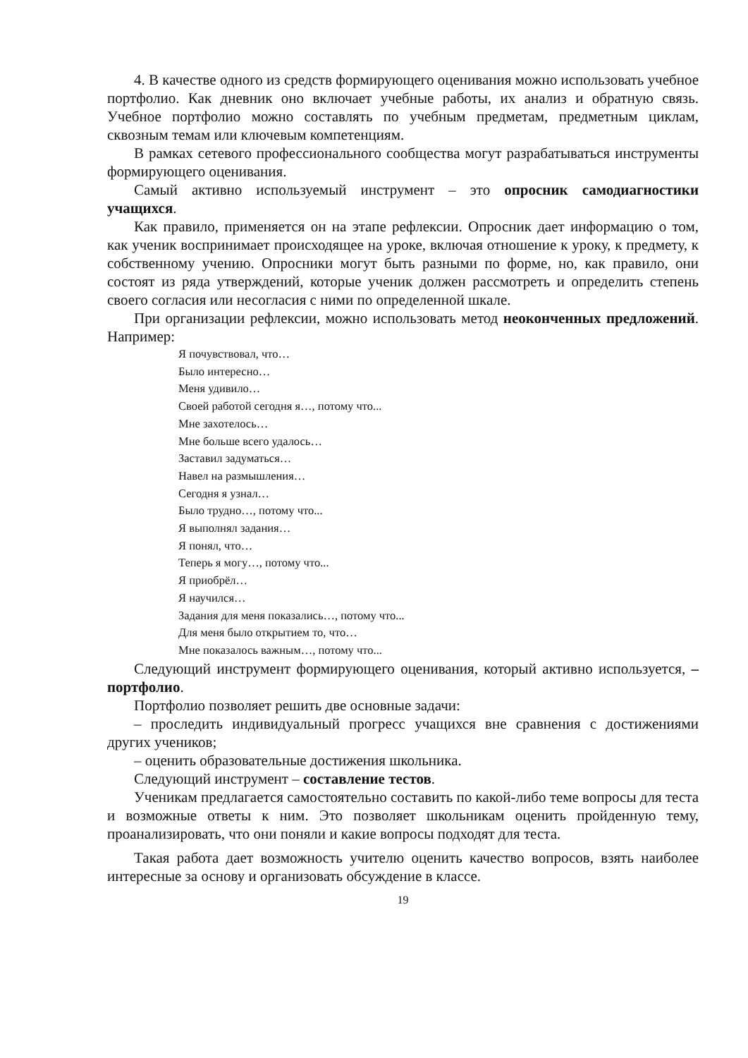4. В качестве одного из средств формирующего оценивания можно использовать учебное портфолио. Как дневник оно включает учебные работы, их анализ и обратную связь. Учебное портфолио можно составлять по учебным предметам, предметным циклам, сквозным темам или ключевым компетенциям.
В рамках сетевого профессионального сообщества могут разрабатываться инструменты формирующего оценивания.
Самый активно используемый инструмент – это опросник самодиагностики учащихся.
Как правило, применяется он на этапе рефлексии. Опросник дает информацию о том, как ученик воспринимает происходящее на уроке, включая отношение к уроку, к предмету, к собственному учению. Опросники могут быть разными по форме, но, как правило, они состоят из ряда утверждений, которые ученик должен рассмотреть и определить степень своего согласия или несогласия с ними по определенной шкале.
При организации рефлексии, можно использовать метод неоконченных предложений. Например:
Я почувствовал, что…
Было интересно…
Меня удивило…
Своей работой сегодня я…, потому что...
Мне захотелось…
Мне больше всего удалось…
Заставил задуматься…
Навел на размышления…
Сегодня я узнал…
Было трудно…, потому что...
Я выполнял задания…
Я понял, что…
Теперь я могу…, потому что...
Я приобрёл…
Я научился…
Задания для меня показались…, потому что...
Для меня было открытием то, что…
Мне показалось важным…, потому что...
Следующий инструмент формирующего оценивания, который активно используется, – портфолио.
Портфолио позволяет решить две основные задачи:
– проследить индивидуальный прогресс учащихся вне сравнения с достижениями других учеников;
– оценить образовательные достижения школьника.
Следующий инструмент – составление тестов.
Ученикам предлагается самостоятельно составить по какой-либо теме вопросы для теста и возможные ответы к ним. Это позволяет школьникам оценить пройденную тему, проанализировать, что они поняли и какие вопросы подходят для теста.
Такая работа дает возможность учителю оценить качество вопросов, взять наиболее интересные за основу и организовать обсуждение в классе.
19